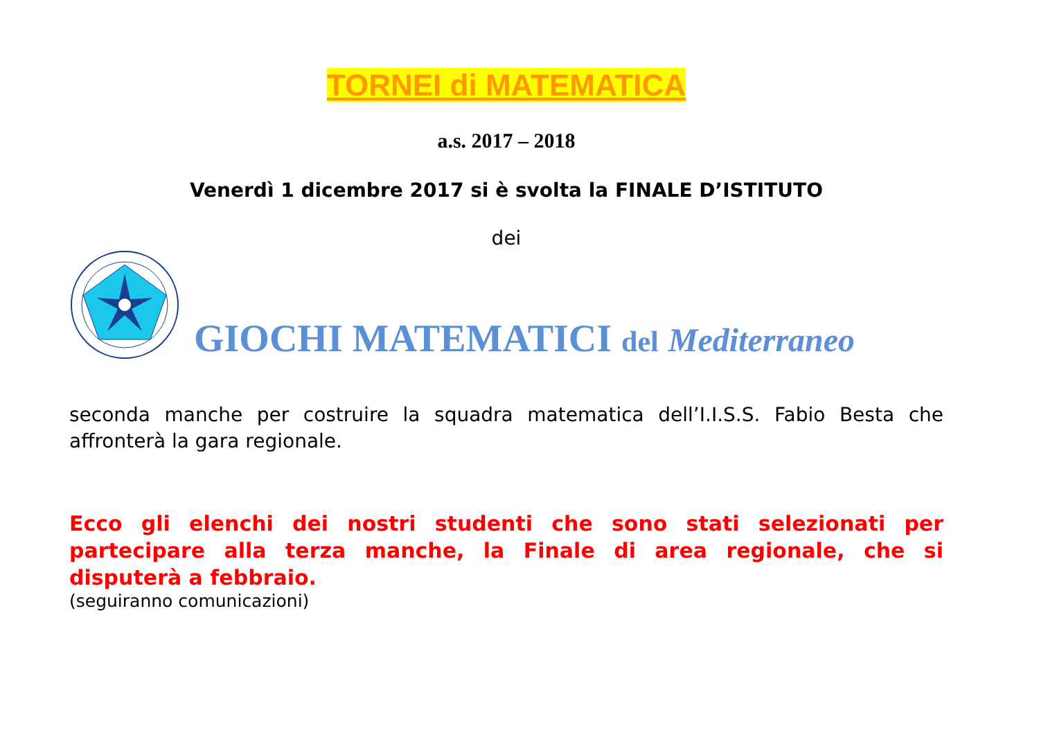TORNEI di MATEMATICA
a.s. 2017 – 2018
Venerdì 1 dicembre 2017 si è svolta la FINALE D’ISTITUTO
dei
GIOCHI MATEMATICI del Mediterraneo
seconda manche per costruire la squadra matematica dell’I.I.S.S. Fabio Besta che affronterà la gara regionale.
Ecco gli elenchi dei nostri studenti che sono stati selezionati per partecipare alla terza manche, la Finale di area regionale, che si disputerà a febbraio.
(seguiranno comunicazioni)